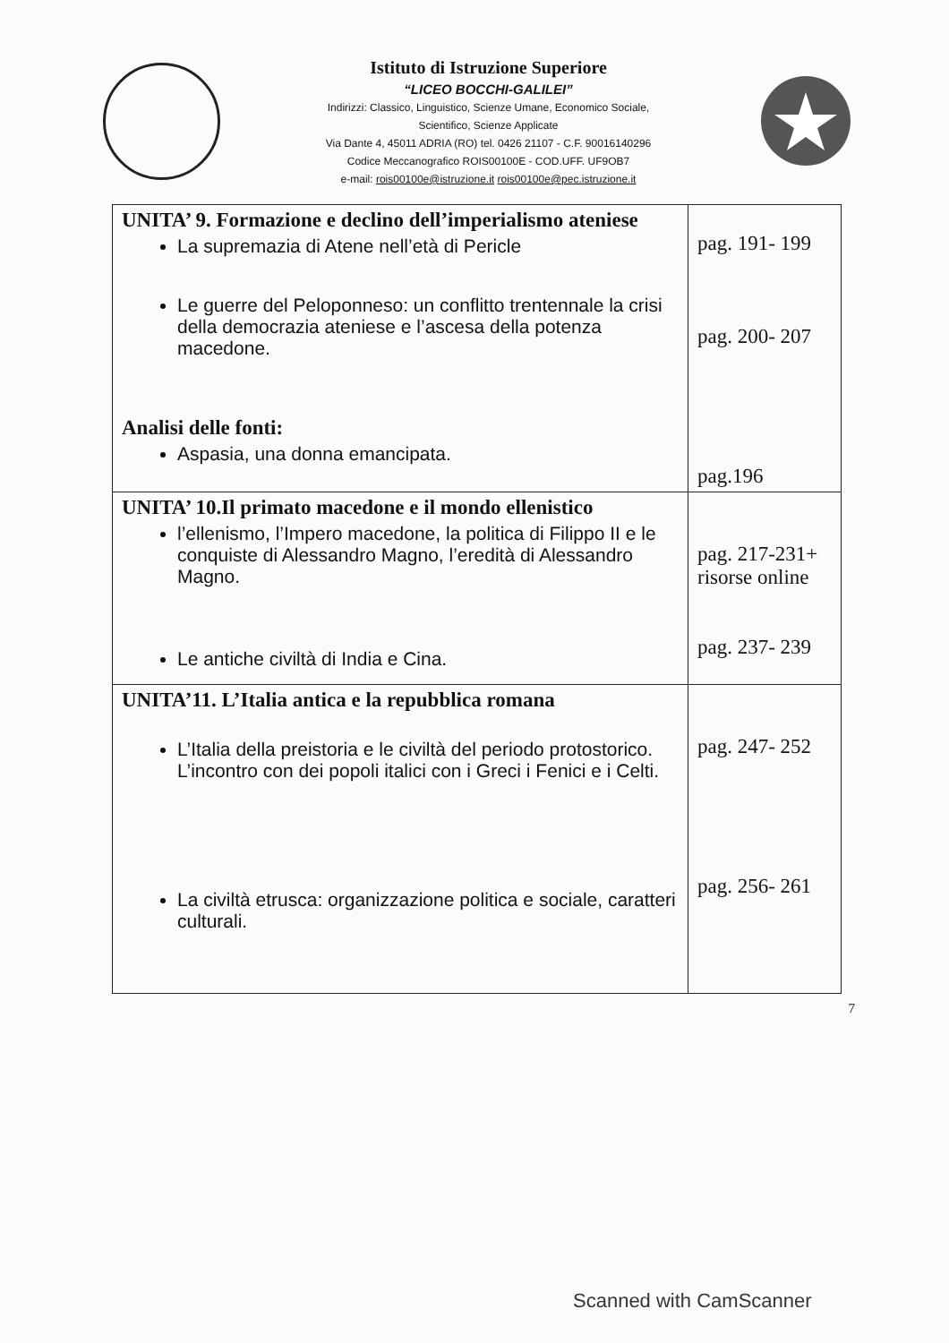Istituto di Istruzione Superiore
“LICEO BOCCHI-GALILEI”
Indirizzi: Classico, Linguistico, Scienze Umane, Economico Sociale,
Scientifico, Scienze Applicate
Via Dante 4, 45011 ADRIA (RO) tel. 0426 21107 - C.F. 90016140296
Codice Meccanografico ROIS00100E - COD.UFF. UF9OB7
e-mail: rois00100e@istruzione.it rois00100e@pec.istruzione.it
| UNITA’ 9. Formazione e declino dell’imperialismo ateniese La supremazia di Atene nell’età di Pericle Le guerre del Peloponneso: un conflitto trentennale la crisi della democrazia ateniese e l’ascesa della potenza macedone. Analisi delle fonti: Aspasia, una donna emancipata. | pag. 191- 199 pag. 200- 207 pag.196 |
| UNITA’ 10.Il primato macedone e il mondo ellenistico l’ellenismo, l’Impero macedone, la politica di Filippo II e le conquiste di Alessandro Magno, l’eredità di Alessandro Magno. Le antiche civiltà di India e Cina. | pag. 217-231+ risorse online pag. 237- 239 |
| UNITA’11. L’Italia antica e la repubblica romana L’Italia della preistoria e le civiltà del periodo protostorico. L’incontro con dei popoli italici con i Greci i Fenici e i Celti. La civiltà etrusca: organizzazione politica e sociale, caratteri culturali. | pag. 247- 252 pag. 256- 261 |
7
Scanned with CamScanner